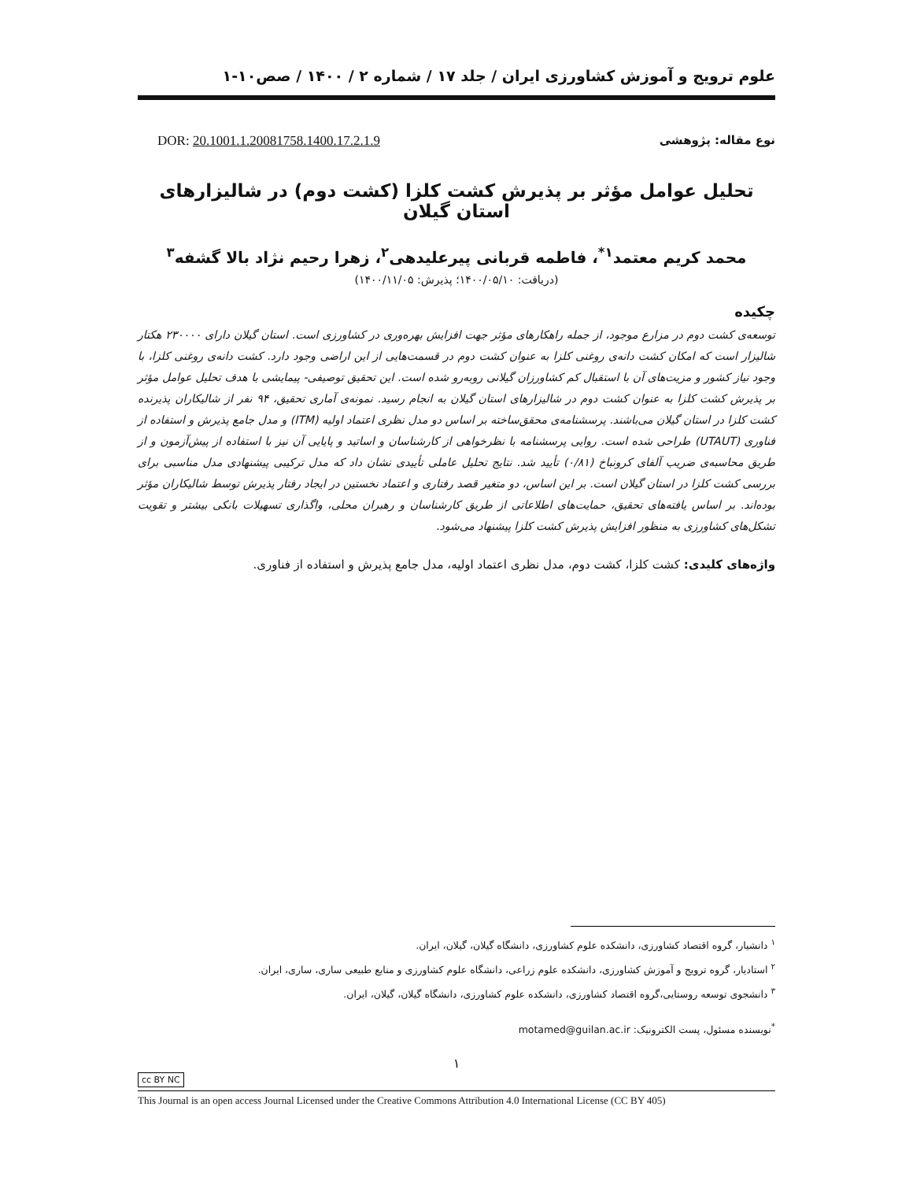علوم ترویج و آموزش کشاورزی ایران / جلد ۱۷ / شماره ۲ / ۱۴۰۰ / صص۱۰-۱
نوع مقاله: پژوهشی DOR: 20.1001.1.20081758.1400.17.2.1.9
تحلیل عوامل مؤثر بر پذیرش کشت کلزا (کشت دوم) در شالیزارهای استان گیلان
محمد کریم معتمد<sup>۱*</sup>، فاطمه قربانی پیرعلیدهی<sup>۲</sup>، زهرا رحیم نژاد بالا گشفه<sup>۳</sup>
(دریافت: ۱۴۰۰/۰۵/۱۰؛ پذیرش: ۱۴۰۰/۱۱/۰۵)
چکیده
توسعه‌ی کشت دوم در مزارع موجود، از جمله راهکارهای مؤثر جهت افزایش بهره‌وری در کشاورزی است. استان گیلان دارای ۲۳۰۰۰۰ هکتار شالیزار است که امکان کشت دانه‌ی روغنی کلزا به عنوان کشت دوم در قسمت‌هایی از این اراضی وجود دارد. کشت دانه‌ی روغنی کلزا، با وجود نیاز کشور و مزیت‌های آن با استقبال کم کشاورزان گیلانی روبه‌رو شده است. این تحقیق توصیفی- پیمایشی با هدف تحلیل عوامل مؤثر بر پذیرش کشت کلزا به عنوان کشت دوم در شالیزارهای استان گیلان به انجام رسید. نمونه‌ی آماری تحقیق، ۹۴ نفر از شالیکاران پذیرنده کشت کلزا در استان گیلان می‌باشند. پرسشنامه‌ی محقق‌ساخته بر اساس دو مدل نظری اعتماد اولیه (ITM) و مدل جامع پذیرش و استفاده از فناوری (UTAUT) طراحی شده است. روایی پرسشنامه با نظرخواهی از کارشناسان و اساتید و پایایی آن نیز با استفاده از پیش‌آزمون و از طریق محاسبه‌ی ضریب آلفای کرونباخ (۰/۸۱) تأیید شد. نتایج تحلیل عاملی تأییدی نشان داد که مدل ترکیبی پیشنهادی مدل مناسبی برای بررسی کشت کلزا در استان گیلان است. بر این اساس، دو متغیر قصد رفتاری و اعتماد نخستین در ایجاد رفتار پذیرش توسط شالیکاران مؤثر بوده‌اند. بر اساس یافته‌های تحقیق، حمایت‌های اطلاعاتی از طریق کارشناسان و رهبران محلی، واگذاری تسهیلات بانکی بیشتر و تقویت تشکل‌های کشاورزی به منظور افزایش پذیرش کشت کلزا پیشنهاد می‌شود.
واژه‌های کلیدی: کشت کلزا، کشت دوم، مدل نظری اعتماد اولیه، مدل جامع پذیرش و استفاده از فناوری.
<sup>۱</sup> دانشیار، گروه اقتصاد کشاورزی، دانشکده علوم کشاورزی، دانشگاه گیلان، گیلان، ایران.
<sup>۲</sup> استادیار، گروه ترویج و آموزش کشاورزی، دانشکده علوم زراعی، دانشگاه علوم کشاورزی و منابع طبیعی ساری، ساری، ایران.
<sup>۳</sup> دانشجوی توسعه روستایی،گروه اقتصاد کشاورزی، دانشکده علوم کشاورزی، دانشگاه گیلان، گیلان، ایران.
<sup>*</sup> نویسنده مسئول، پست الکترونیک: motamed@guilan.ac.ir
۱
cc BY NC
This Journal is an open access Journal Licensed under the Creative Commons Attribution 4.0 International License (CC BY 405)